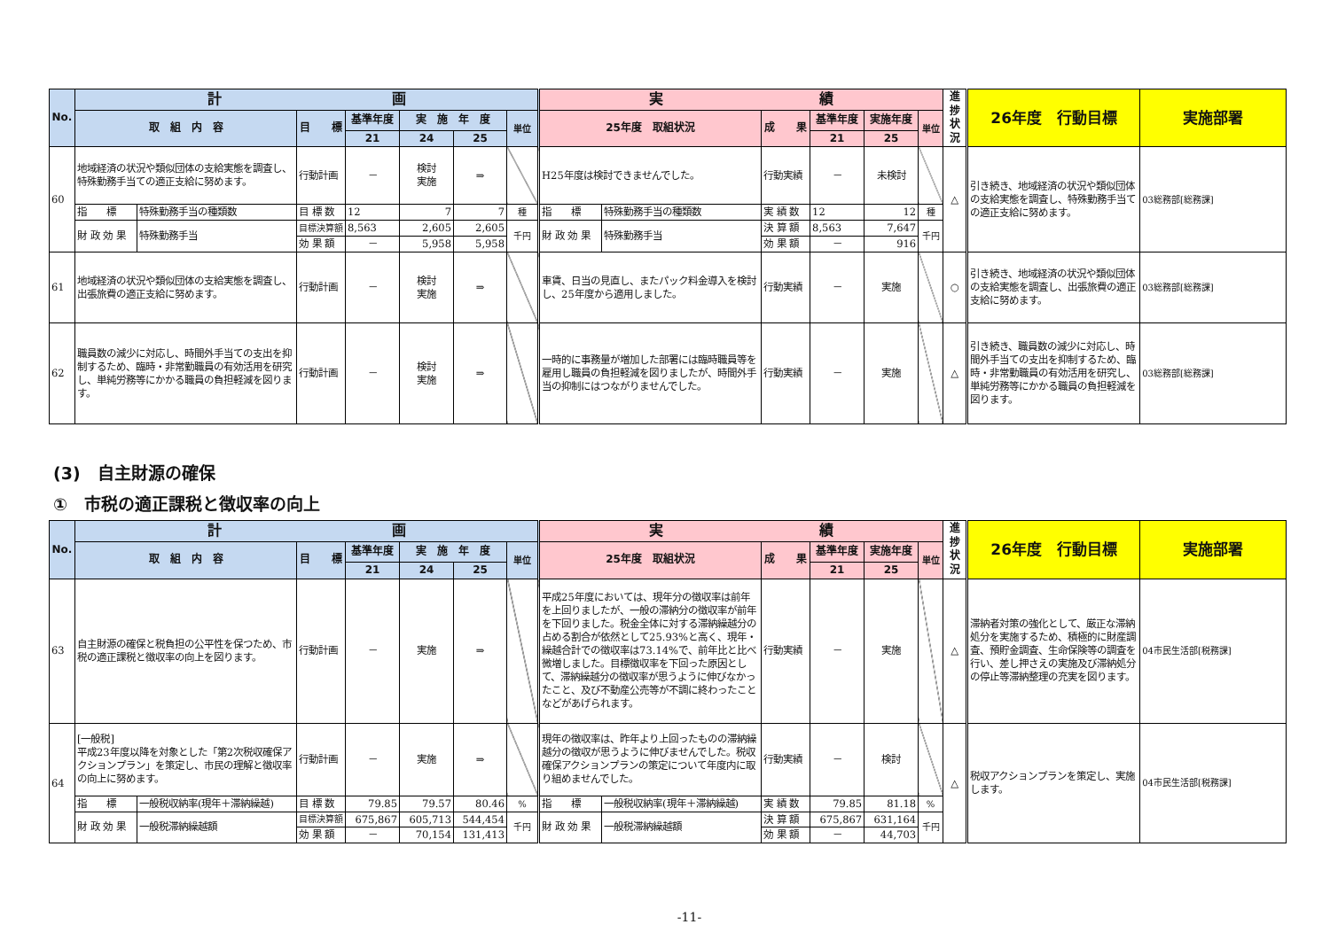| No. | 計 画 | | | | | | | 実 績 | | | | | | 進捗状況 | 26年度 行動目標 | 実施部署 |
| --- | --- | --- | --- | --- | --- | --- | --- | --- | --- | --- | --- | --- | --- | --- | --- | --- |
| | 取 組 内 容 | | 目 標 | 基準年度 | 実 施 年 度 | | 単位 | 25年度 取組状況 | | 成 果 | 基準年度 | 実施年度 | 単位 | | | |
| | | | | 21 | 24 | 25 | | | | | 21 | 25 | | | | |
| 60 | 地域経済の状況や類似団体の支給実態を調査し、特殊勤務手当ての適正支給に努めます。 | | 行動計画 | － | 検討 実施 | ⇒ | | H25年度は検討できませんでした。 | | 行動実績 | － | 未検討 | | △ | 引き続き、地域経済の状況や類似団体の支給実態を調査し、特殊勤務手当ての適正支給に努めます。 | 03総務部[総務課] |
| | 指 標 | 特殊勤務手当の種類数 | 目 標 数 | 12 | 7 | 7 | 種 | 指 標 | 特殊勤務手当の種類数 | 実 績 数 | 12 | 12 | 種 | | | |
| | 財 政 効 果 | 特殊勤務手当 | 目標決算額 | 8,563 | 2,605 | 2,605 | 千円 | 財 政 効 果 | 特殊勤務手当 | 決 算 額 | 8,563 | 7,647 | 千円 | | | |
| | | | 効 果 額 | － | 5,958 | 5,958 | | | | 効 果 額 | － | 916 | | | | |
| 61 | 地域経済の状況や類似団体の支給実態を調査し、出張旅費の適正支給に努めます。 | | 行動計画 | － | 検討 実施 | ⇒ | | 車賃、日当の見直し、またパック料金導入を検討し、25年度から適用しました。 | | 行動実績 | － | 実施 | | ○ | 引き続き、地域経済の状況や類似団体の支給実態を調査し、出張旅費の適正支給に努めます。 | 03総務部[総務課] |
| 62 | 職員数の減少に対応し、時間外手当ての支出を抑制するため、臨時・非常勤職員の有効活用を研究し、単純労務等にかかる職員の負担軽減を図ります。 | | 行動計画 | － | 検討 実施 | ⇒ | | 一時的に事務量が増加した部署には臨時職員等を雇用し職員の負担軽減を図りましたが、時間外手当の抑制にはつながりませんでした。 | | 行動実績 | － | 実施 | | △ | 引き続き、職員数の減少に対応し、時間外手当ての支出を抑制するため、臨時・非常勤職員の有効活用を研究し、単純労務等にかかる職員の負担軽減を図ります。 | 03総務部[総務課] |
(3)　自主財源の確保
①　市税の適正課税と徴収率の向上
| No. | 計 画 | | | | | | | 実 績 | | | | | | 進捗状況 | 26年度 行動目標 | 実施部署 |
| --- | --- | --- | --- | --- | --- | --- | --- | --- | --- | --- | --- | --- | --- | --- | --- | --- |
| | 取 組 内 容 | | 目 標 | 基準年度 | 実 施 年 度 | | 単位 | 25年度 取組状況 | | 成 果 | 基準年度 | 実施年度 | 単位 | | | |
| | | | | 21 | 24 | 25 | | | | | 21 | 25 | | | | |
| 63 | 自主財源の確保と税負担の公平性を保つため、市税の適正課税と徴収率の向上を図ります。 | | 行動計画 | － | 実施 | ⇒ | | 平成25年度においては、現年分の徴収率は前年を上回りましたが、一般の滞納分の徴収率が前年を下回りました。税金全体に対する滞納繰越分の占める割合が依然として25.93%と高く、現年・繰越合計での徴収率は73.14%で、前年比と比べ微増しました。目標徴収率を下回った原因として、滞納繰越分の徴収率が思うように伸びなかったこと、及び不動産公売等が不調に終わったことなどがあげられます。 | | 行動実績 | － | 実施 | | △ | 滞納者対策の強化として、厳正な滞納処分を実施するため、積極的に財産調査、預貯金調査、生命保険等の調査を行い、差し押さえの実施及び滞納処分の停止等滞納整理の充実を図ります。 | 04市民生活部[税務課] |
| 64 | [一般税] 平成23年度以降を対象とした「第2次税収確保アクションプラン」を策定し、市民の理解と徴収率の向上に努めます。 | | 行動計画 | － | 実施 | ⇒ | | 現年の徴収率は、昨年より上回ったものの滞納繰越分の徴収が思うように伸びませんでした。税収確保アクションプランの策定について年度内に取り組めませんでした。 | | 行動実績 | － | 検討 | | △ | 税収アクションプランを策定し、実施します。 | 04市民生活部[税務課] |
| | 指 標 | 一般税収納率(現年＋滞納繰越) | 目 標 数 | 79.85 | 79.57 | 80.46 | % | 指 標 | 一般税収納率(現年＋滞納繰越) | 実 績 数 | 79.85 | 81.18 | % | | | |
| | 財 政 効 果 | 一般税滞納繰越額 | 目標決算額 | 675,867 | 605,713 | 544,454 | 千円 | 財 政 効 果 | 一般税滞納繰越額 | 決 算 額 | 675,867 | 631,164 | 千円 | | | |
| | | | 効 果 額 | － | 70,154 | 131,413 | | | | 効 果 額 | － | 44,703 | | | | |
-11-